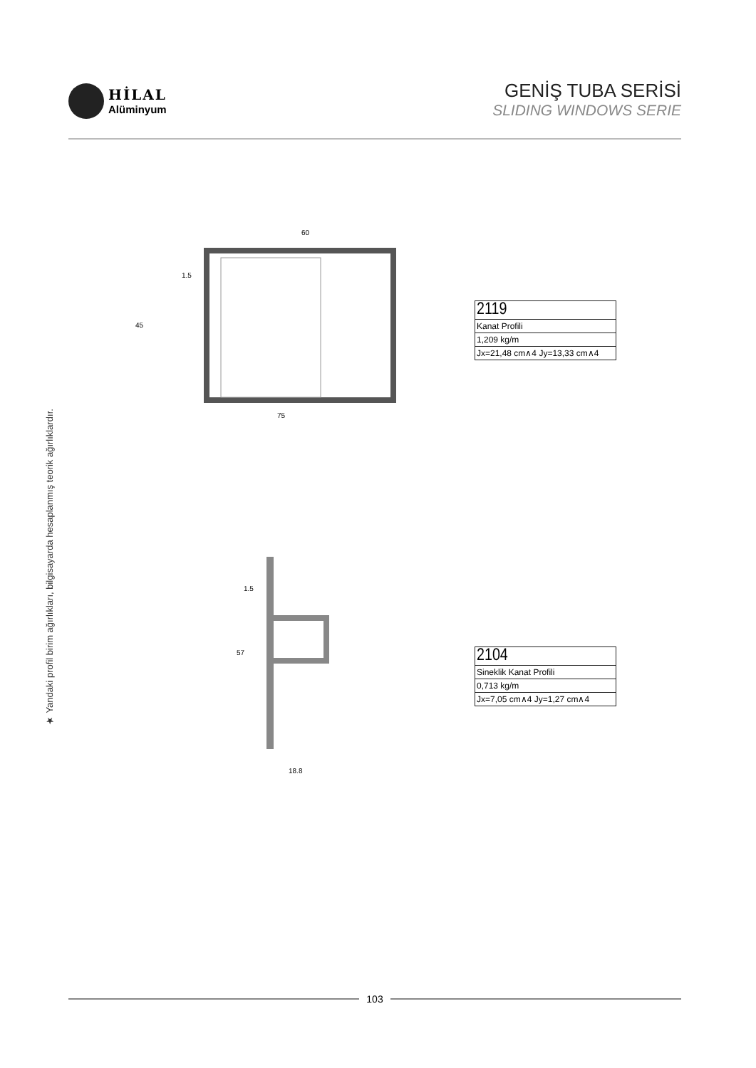HİLAL
Alüminyum
GENİŞ TUBA SERİSİ
SLIDING WINDOWS SERIE
★ Yandaki profil birim ağırlıkları, bilgisayarda hesaplanmış teorik ağırlıklardır.
60
1.5
45
75
| 2119 |
| Kanat Profili |
| 1,209 kg/m |
| Jx=21,48 cm∧4 Jy=13,33 cm∧4 |
1.5
57
18.8
| 2104 |
| Sineklik Kanat Profili |
| 0,713 kg/m |
| Jx=7,05 cm∧4 Jy=1,27 cm∧4 |
103